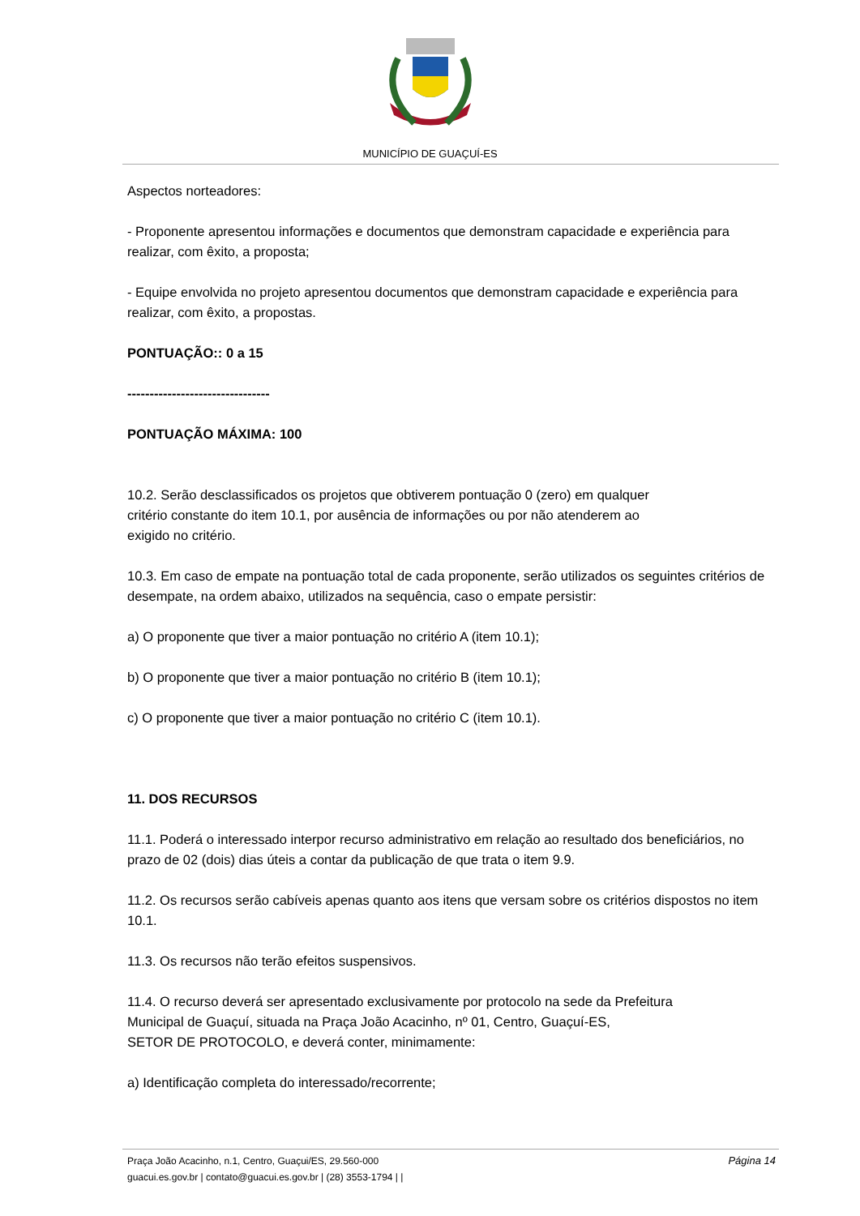MUNICÍPIO DE GUAÇUÍ-ES
Aspectos norteadores:
- Proponente apresentou informações e documentos que demonstram capacidade e experiência para realizar, com êxito, a proposta;
- Equipe envolvida no projeto apresentou documentos que demonstram capacidade e experiência para realizar, com êxito, a propostas.
PONTUAÇÃO:: 0 a 15
--------------------------------
PONTUAÇÃO MÁXIMA: 100
10.2. Serão desclassificados os projetos que obtiverem pontuação 0 (zero) em qualquer
critério constante do item 10.1, por ausência de informações ou por não atenderem ao
exigido no critério.
10.3. Em caso de empate na pontuação total de cada proponente, serão utilizados os seguintes critérios de desempate, na ordem abaixo, utilizados na sequência, caso o empate persistir:
a) O proponente que tiver a maior pontuação no critério A (item 10.1);
b) O proponente que tiver a maior pontuação no critério B (item 10.1);
c) O proponente que tiver a maior pontuação no critério C (item 10.1).
11. DOS RECURSOS
11.1. Poderá o interessado interpor recurso administrativo em relação ao resultado dos beneficiários, no prazo de 02 (dois) dias úteis a contar da publicação de que trata o item 9.9.
11.2. Os recursos serão cabíveis apenas quanto aos itens que versam sobre os critérios dispostos no item 10.1.
11.3. Os recursos não terão efeitos suspensivos.
11.4. O recurso deverá ser apresentado exclusivamente por protocolo na sede da Prefeitura
Municipal de Guaçuí, situada na Praça João Acacinho, nº 01, Centro, Guaçuí-ES,
SETOR DE PROTOCOLO, e deverá conter, minimamente:
a) Identificação completa do interessado/recorrente;
Praça João Acacinho, n.1, Centro, Guaçui/ES, 29.560-000 Página 14
guacui.es.gov.br | contato@guacui.es.gov.br | (28) 3553-1794 | |